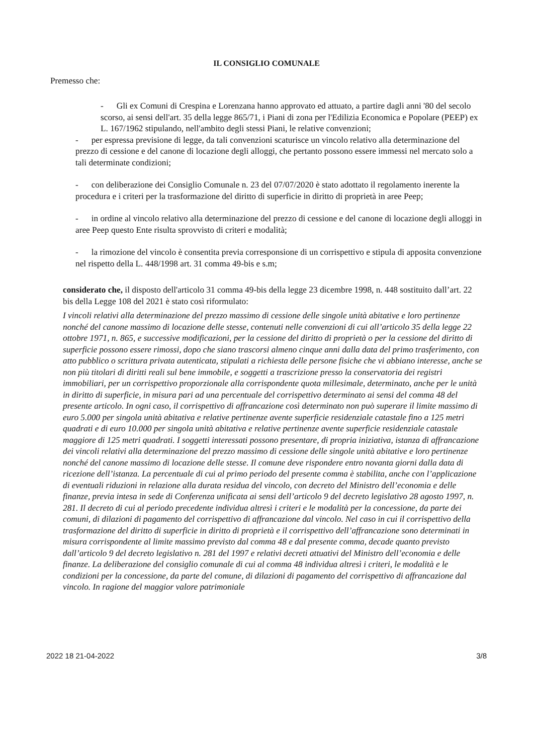IL CONSIGLIO COMUNALE
Premesso che:
- Gli ex Comuni di Crespina e Lorenzana hanno approvato ed attuato, a partire dagli anni '80 del secolo scorso, ai sensi dell'art. 35 della legge 865/71, i Piani di zona per l'Edilizia Economica e Popolare (PEEP) ex L. 167/1962 stipulando, nell'ambito degli stessi Piani, le relative convenzioni;
- per espressa previsione di legge, da tali convenzioni scaturisce un vincolo relativo alla determinazione del prezzo di cessione e del canone di locazione degli alloggi, che pertanto possono essere immessi nel mercato solo a tali determinate condizioni;
- con deliberazione dei Consiglio Comunale n. 23 del 07/07/2020 è stato adottato il regolamento inerente la procedura e i criteri per la trasformazione del diritto di superficie in diritto di proprietà in aree Peep;
- in ordine al vincolo relativo alla determinazione del prezzo di cessione e del canone di locazione degli alloggi in aree Peep questo Ente risulta sprovvisto di criteri e modalità;
- la rimozione del vincolo è consentita previa corresponsione di un corrispettivo e stipula di apposita convenzione nel rispetto della L. 448/1998 art. 31 comma 49-bis e s.m;
considerato che, il disposto dell'articolo 31 comma 49-bis della legge 23 dicembre 1998, n. 448 sostituito dall’art. 22 bis della Legge 108 del 2021 è stato così riformulato:
I vincoli relativi alla determinazione del prezzo massimo di cessione delle singole unità abitative e loro pertinenze nonché del canone massimo di locazione delle stesse, contenuti nelle convenzioni di cui all’articolo 35 della legge 22 ottobre 1971, n. 865, e successive modificazioni, per la cessione del diritto di proprietà o per la cessione del diritto di superficie possono essere rimossi, dopo che siano trascorsi almeno cinque anni dalla data del primo trasferimento, con atto pubblico o scrittura privata autenticata, stipulati a richiesta delle persone fisiche che vi abbiano interesse, anche se non più titolari di diritti reali sul bene immobile, e soggetti a trascrizione presso la conservatoria dei registri immobiliari, per un corrispettivo proporzionale alla corrispondente quota millesimale, determinato, anche per le unità in diritto di superficie, in misura pari ad una percentuale del corrispettivo determinato ai sensi del comma 48 del presente articolo. In ogni caso, il corrispettivo di affrancazione così determinato non può superare il limite massimo di euro 5.000 per singola unità abitativa e relative pertinenze avente superficie residenziale catastale fino a 125 metri quadrati e di euro 10.000 per singola unità abitativa e relative pertinenze avente superficie residenziale catastale maggiore di 125 metri quadrati. I soggetti interessati possono presentare, di propria iniziativa, istanza di affrancazione dei vincoli relativi alla determinazione del prezzo massimo di cessione delle singole unità abitative e loro pertinenze nonché del canone massimo di locazione delle stesse. Il comune deve rispondere entro novanta giorni dalla data di ricezione dell’istanza. La percentuale di cui al primo periodo del presente comma è stabilita, anche con l’applicazione di eventuali riduzioni in relazione alla durata residua del vincolo, con decreto del Ministro dell’economia e delle finanze, previa intesa in sede di Conferenza unificata ai sensi dell’articolo 9 del decreto legislativo 28 agosto 1997, n. 281. Il decreto di cui al periodo precedente individua altresì i criteri e le modalità per la concessione, da parte dei comuni, di dilazioni di pagamento del corrispettivo di affrancazione dal vincolo. Nel caso in cui il corrispettivo della trasformazione del diritto di superficie in diritto di proprietà e il corrispettivo dell’affrancazione sono determinati in misura corrispondente al limite massimo previsto dal comma 48 e dal presente comma, decade quanto previsto dall’articolo 9 del decreto legislativo n. 281 del 1997 e relativi decreti attuativi del Ministro dell’economia e delle finanze. La deliberazione del consiglio comunale di cui al comma 48 individua altresì i criteri, le modalità e le condizioni per la concessione, da parte del comune, di dilazioni di pagamento del corrispettivo di affrancazione dal vincolo. In ragione del maggior valore patrimoniale
2022 18 21-04-2022 3/8